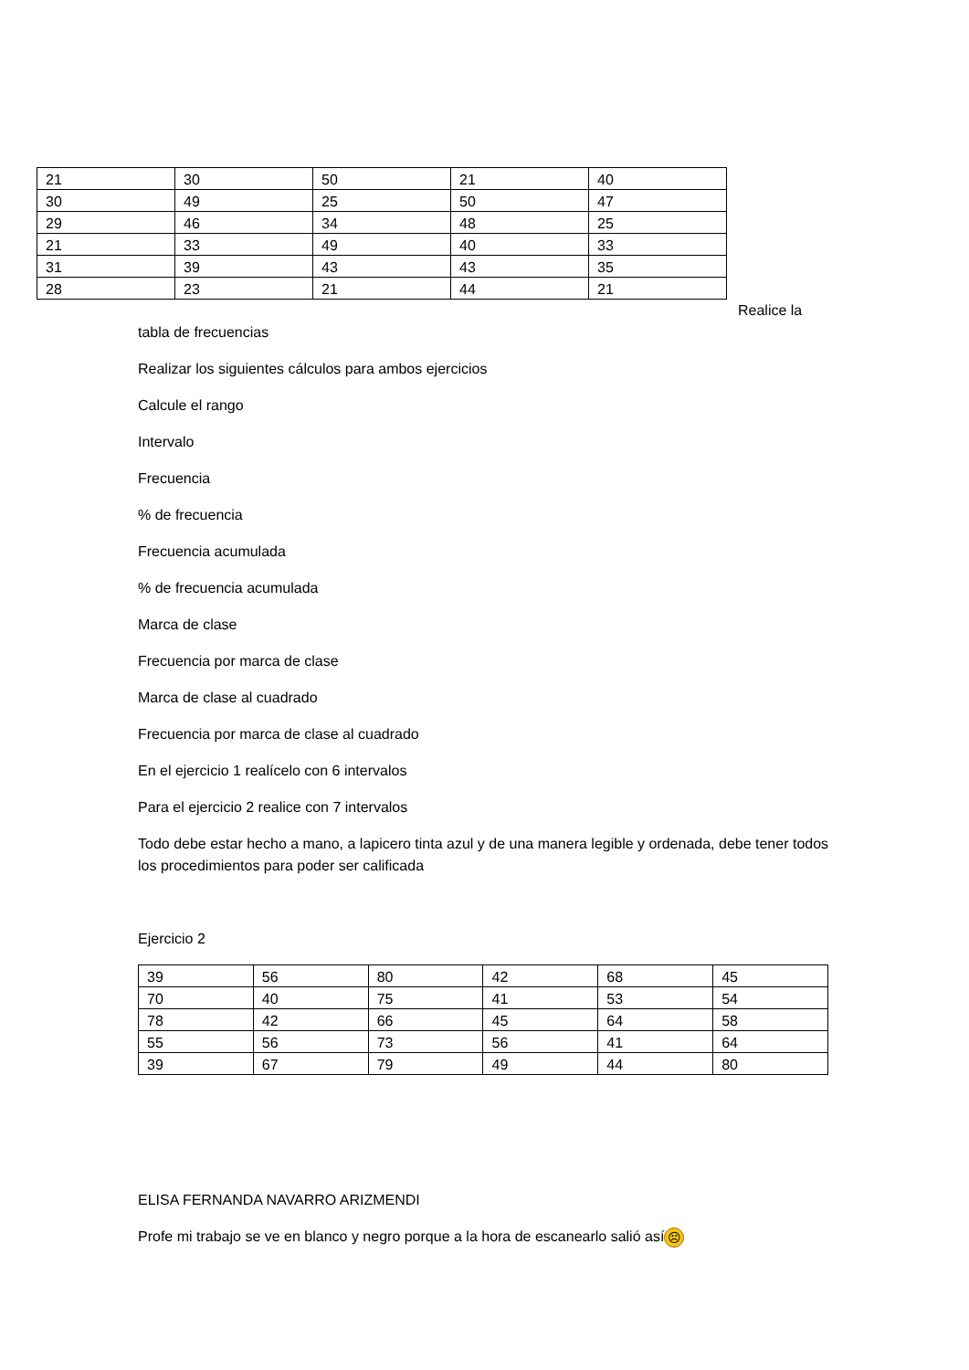| 21 | 30 | 50 | 21 | 40 |
| 30 | 49 | 25 | 50 | 47 |
| 29 | 46 | 34 | 48 | 25 |
| 21 | 33 | 49 | 40 | 33 |
| 31 | 39 | 43 | 43 | 35 |
| 28 | 23 | 21 | 44 | 21 |
Realice la
tabla de frecuencias
Realizar los siguientes cálculos para ambos ejercicios
Calcule el rango
Intervalo
Frecuencia
% de frecuencia
Frecuencia acumulada
% de frecuencia acumulada
Marca de clase
Frecuencia por marca de clase
Marca de clase al cuadrado
Frecuencia por marca de clase al cuadrado
En el ejercicio 1 realícelo con 6 intervalos
Para el ejercicio 2 realice con 7 intervalos
Todo debe estar hecho a mano, a lapicero tinta azul y de una manera legible y ordenada, debe tener todos los procedimientos para poder ser calificada
Ejercicio 2
| 39 | 56 | 80 | 42 | 68 | 45 |
| 70 | 40 | 75 | 41 | 53 | 54 |
| 78 | 42 | 66 | 45 | 64 | 58 |
| 55 | 56 | 73 | 56 | 41 | 64 |
| 39 | 67 | 79 | 49 | 44 | 80 |
ELISA FERNANDA NAVARRO ARIZMENDI
Profe mi trabajo se ve en blanco y negro porque a la hora de escanearlo salió así ☹